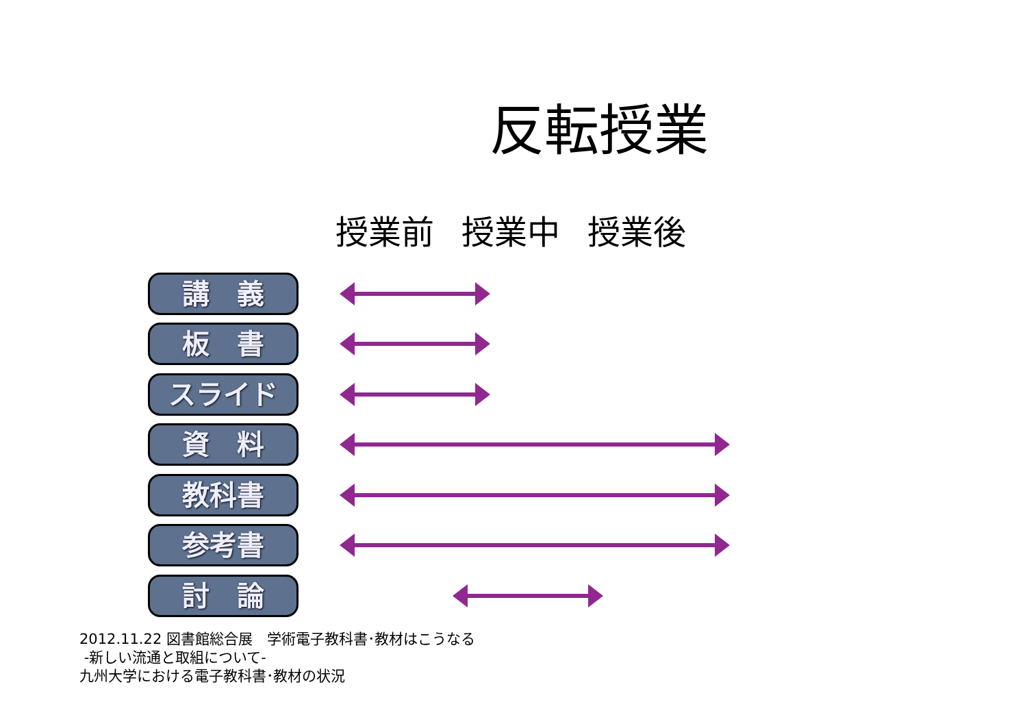反転授業
授業前 授業中 授業後
講　義
板　書
スライド
資　料
教科書
参考書
討　論
2012.11.22 図書館総合展　学術電子教科書･教材はこうなる
-新しい流通と取組について-
九州大学における電子教科書･教材の状況